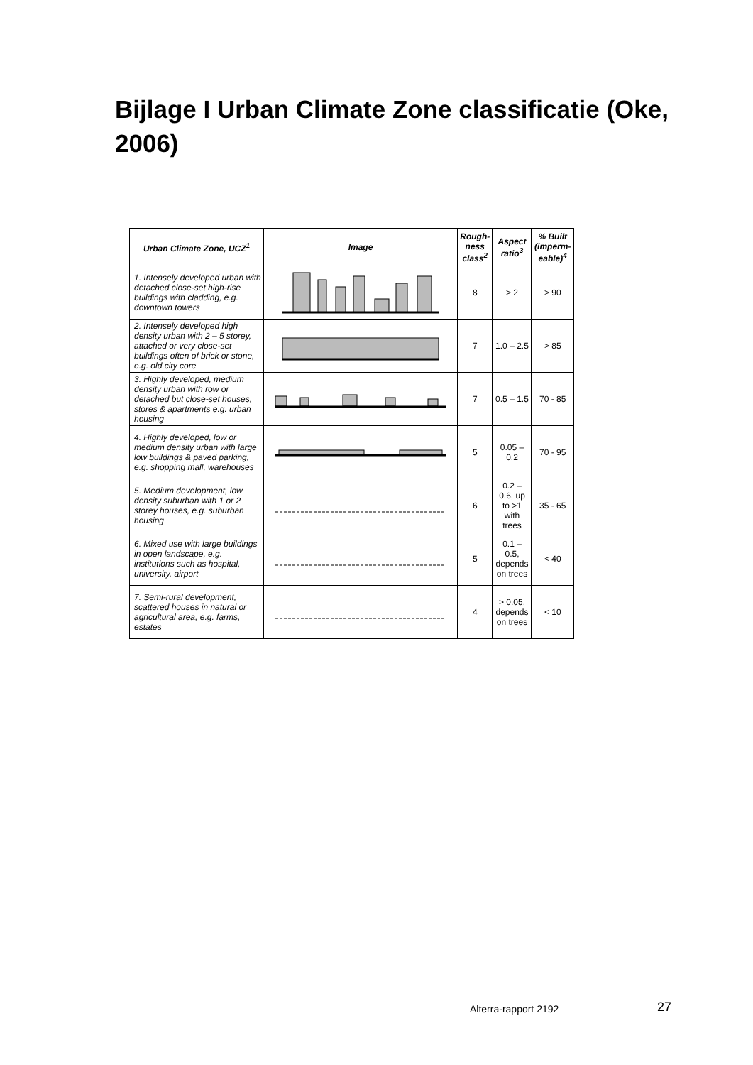Bijlage I Urban Climate Zone classificatie (Oke, 2006)
| Urban Climate Zone, UCZ<sup>1</sup> | Image | Rough-ness class<sup>2</sup> | Aspect ratio<sup>3</sup> | % Built (imperm-eable)<sup>4</sup> |
| --- | --- | --- | --- | --- |
| 1. Intensely developed urban with detached close-set high-rise buildings with cladding, e.g. downtown towers | | 8 | > 2 | > 90 |
| 2. Intensely developed high density urban with 2 – 5 storey, attached or very close-set buildings often of brick or stone, e.g. old city core | | 7 | 1.0 – 2.5 | > 85 |
| 3. Highly developed, medium density urban with row or detached but close-set houses, stores & apartments e.g. urban housing | | 7 | 0.5 – 1.5 | 70 - 85 |
| 4. Highly developed, low or medium density urban with large low buildings & paved parking, e.g. shopping mall, warehouses | | 5 | 0.05 – 0.2 | 70 - 95 |
| 5. Medium development, low density suburban with 1 or 2 storey houses, e.g. suburban housing | | 6 | 0.2 – 0.6, up to >1 with trees | 35 - 65 |
| 6. Mixed use with large buildings in open landscape, e.g. institutions such as hospital, university, airport | | 5 | 0.1 – 0.5, depends on trees | < 40 |
| 7. Semi-rural development, scattered houses in natural or agricultural area, e.g. farms, estates | | 4 | > 0.05, depends on trees | < 10 |
Alterra-rapport 2192 27